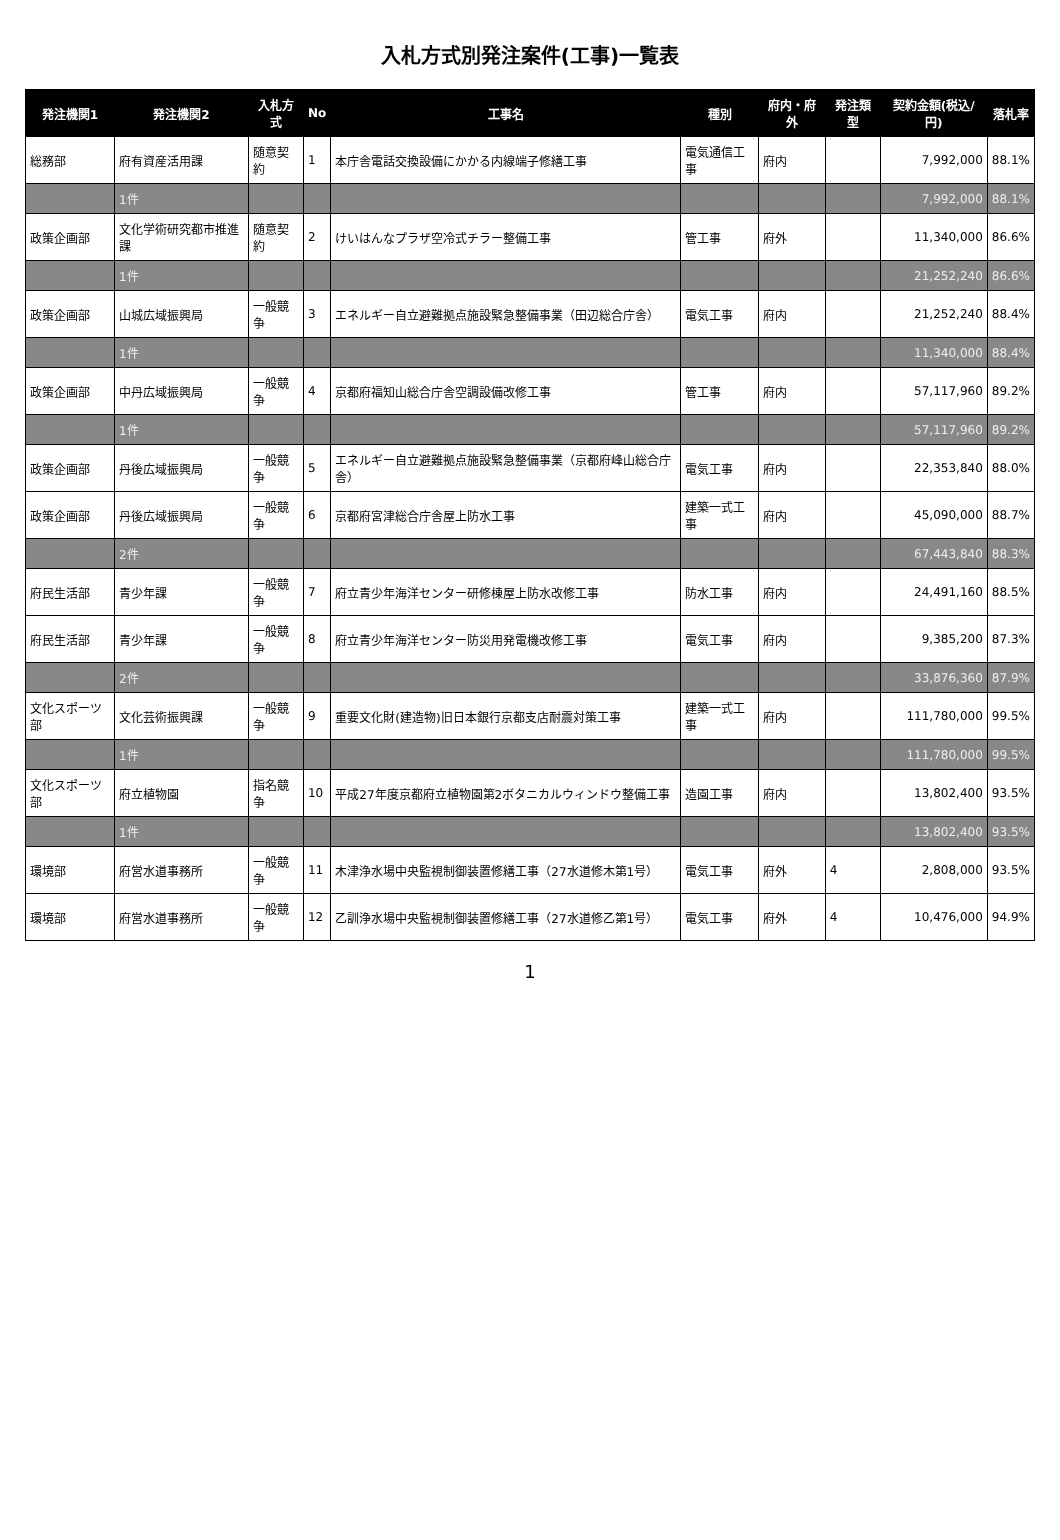入札方式別発注案件(工事)一覧表
| 発注機関1 | 発注機関2 | 入札方式 | No | 工事名 | 種別 | 府内・府外 | 発注類型 | 契約金額(税込/円) | 落札率 |
| --- | --- | --- | --- | --- | --- | --- | --- | --- | --- |
| 総務部 | 府有資産活用課 | 随意契約 | 1 | 本庁舎電話交換設備にかかる内線端子修繕工事 | 電気通信工事 | 府内 | | 7,992,000 | 88.1% |
| | 1件 | | | | | | | 7,992,000 | 88.1% |
| 政策企画部 | 文化学術研究都市推進課 | 随意契約 | 2 | けいはんなプラザ空冷式チラー整備工事 | 管工事 | 府外 | | 11,340,000 | 86.6% |
| | 1件 | | | | | | | 21,252,240 | 86.6% |
| 政策企画部 | 山城広域振興局 | 一般競争 | 3 | エネルギー自立避難拠点施設緊急整備事業（田辺総合庁舎） | 電気工事 | 府内 | | 21,252,240 | 88.4% |
| | 1件 | | | | | | | 11,340,000 | 88.4% |
| 政策企画部 | 中丹広域振興局 | 一般競争 | 4 | 京都府福知山総合庁舎空調設備改修工事 | 管工事 | 府内 | | 57,117,960 | 89.2% |
| | 1件 | | | | | | | 57,117,960 | 89.2% |
| 政策企画部 | 丹後広域振興局 | 一般競争 | 5 | エネルギー自立避難拠点施設緊急整備事業（京都府峰山総合庁舎） | 電気工事 | 府内 | | 22,353,840 | 88.0% |
| 政策企画部 | 丹後広域振興局 | 一般競争 | 6 | 京都府宮津総合庁舎屋上防水工事 | 建築一式工事 | 府内 | | 45,090,000 | 88.7% |
| | 2件 | | | | | | | 67,443,840 | 88.3% |
| 府民生活部 | 青少年課 | 一般競争 | 7 | 府立青少年海洋センター研修棟屋上防水改修工事 | 防水工事 | 府内 | | 24,491,160 | 88.5% |
| 府民生活部 | 青少年課 | 一般競争 | 8 | 府立青少年海洋センター防災用発電機改修工事 | 電気工事 | 府内 | | 9,385,200 | 87.3% |
| | 2件 | | | | | | | 33,876,360 | 87.9% |
| 文化スポーツ部 | 文化芸術振興課 | 一般競争 | 9 | 重要文化財(建造物)旧日本銀行京都支店耐震対策工事 | 建築一式工事 | 府内 | | 111,780,000 | 99.5% |
| | 1件 | | | | | | | 111,780,000 | 99.5% |
| 文化スポーツ部 | 府立植物園 | 指名競争 | 10 | 平成27年度京都府立植物園第2ボタニカルウィンドウ整備工事 | 造園工事 | 府内 | | 13,802,400 | 93.5% |
| | 1件 | | | | | | | 13,802,400 | 93.5% |
| 環境部 | 府営水道事務所 | 一般競争 | 11 | 木津浄水場中央監視制御装置修繕工事（27水道修木第1号） | 電気工事 | 府外 | 4 | 2,808,000 | 93.5% |
| 環境部 | 府営水道事務所 | 一般競争 | 12 | 乙訓浄水場中央監視制御装置修繕工事（27水道修乙第1号） | 電気工事 | 府外 | 4 | 10,476,000 | 94.9% |
1